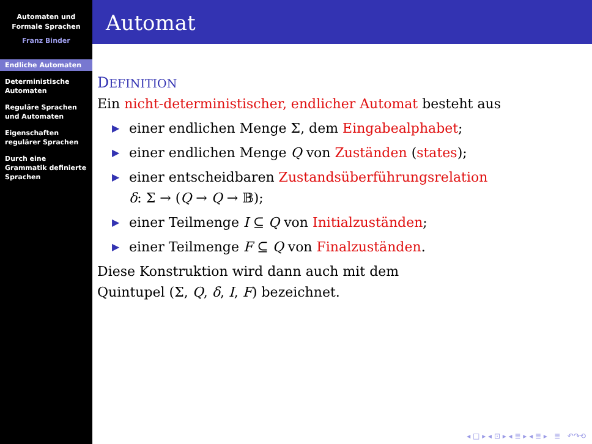Automaten und
Formale Sprachen
Franz Binder
Endliche Automaten
Deterministische
Automaten
Reguläre Sprachen
und Automaten
Eigenschaften
regulärer Sprachen
Durch eine
Grammatik definierte
Sprachen
Automat
DEFINITION
Ein nicht-deterministischer, endlicher Automat besteht aus
▶ einer endlichen Menge Σ, dem Eingabealphabet;
▶ einer endlichen Menge Q von Zuständen (states);
▶ einer entscheidbaren Zustandsüberführungsrelation
δ: Σ → (Q → Q → 𝔹);
▶ einer Teilmenge I ⊆ Q von Initialzuständen;
▶ einer Teilmenge F ⊆ Q von Finalzuständen.
Diese Konstruktion wird dann auch mit dem
Quintupel (Σ, Q, δ, I, F) bezeichnet.
◂ □ ▸ ◂ ⊡ ▸ ◂ ≣ ▸ ◂ ≣ ▸ ≣ ↶↷⟲